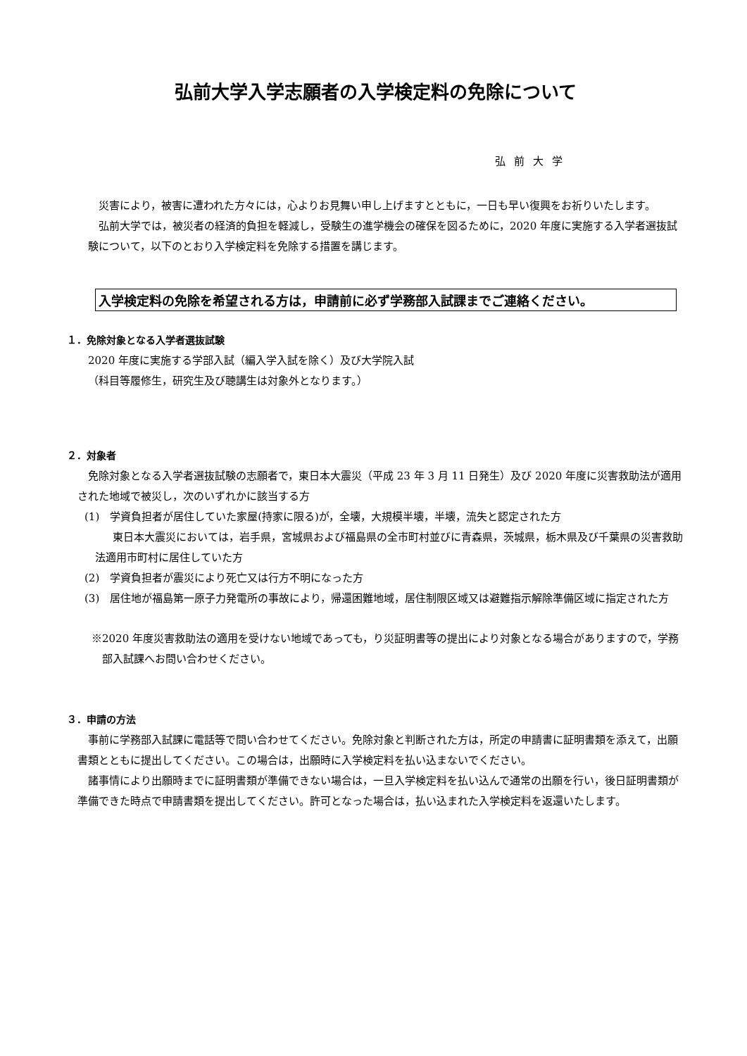弘前大学入学志願者の入学検定料の免除について
弘前大学
災害により，被害に遭われた方々には，心よりお見舞い申し上げますとともに，一日も早い復興をお祈りいたします。
弘前大学では，被災者の経済的負担を軽減し，受験生の進学機会の確保を図るために，2020 年度に実施する入学者選抜試験について，以下のとおり入学検定料を免除する措置を講じます。
入学検定料の免除を希望される方は，申請前に必ず学務部入試課までご連絡ください。
１．免除対象となる入学者選抜試験
2020 年度に実施する学部入試（編入学入試を除く）及び大学院入試
（科目等履修生，研究生及び聴講生は対象外となります。）
２．対象者
免除対象となる入学者選抜試験の志願者で，東日本大震災（平成 23 年 3 月 11 日発生）及び 2020 年度に災害救助法が適用された地域で被災し，次のいずれかに該当する方
(1)　学資負担者が居住していた家屋(持家に限る)が，全壊，大規模半壊，半壊，流失と認定された方
東日本大震災においては，岩手県，宮城県および福島県の全市町村並びに青森県，茨城県，栃木県及び千葉県の災害救助法適用市町村に居住していた方
(2)　学資負担者が震災により死亡又は行方不明になった方
(3)　居住地が福島第一原子力発電所の事故により，帰還困難地域，居住制限区域又は避難指示解除準備区域に指定された方
※2020 年度災害救助法の適用を受けない地域であっても，り災証明書等の提出により対象となる場合がありますので，学務部入試課へお問い合わせください。
３．申請の方法
事前に学務部入試課に電話等で問い合わせてください。免除対象と判断された方は，所定の申請書に証明書類を添えて，出願書類とともに提出してください。この場合は，出願時に入学検定料を払い込まないでください。
諸事情により出願時までに証明書類が準備できない場合は，一旦入学検定料を払い込んで通常の出願を行い，後日証明書類が準備できた時点で申請書類を提出してください。許可となった場合は，払い込まれた入学検定料を返還いたします。